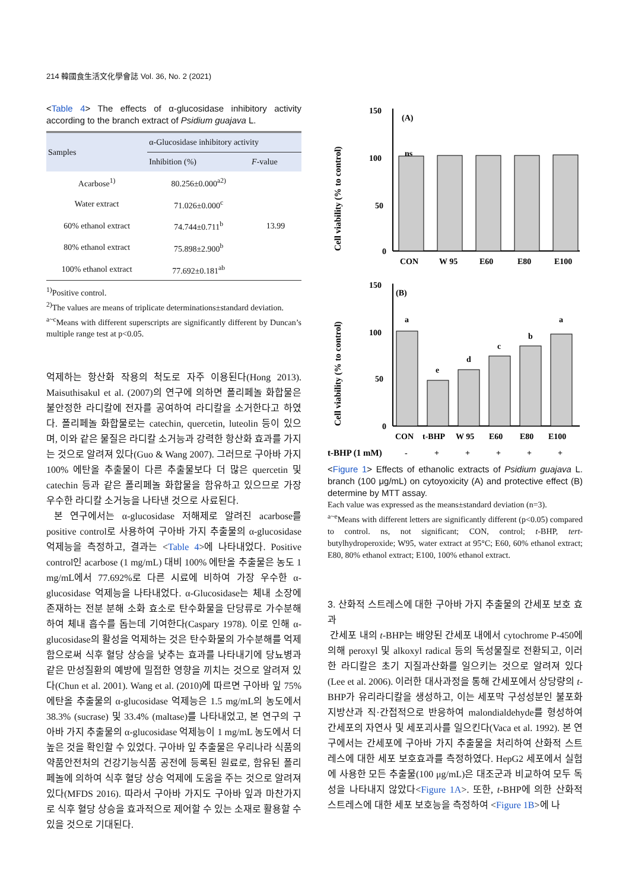214 韓國食生活文化學會誌 Vol. 36, No. 2 (2021)
<Table 4> The effects of α-glucosidase inhibitory activity according to the branch extract of Psidium guajava L.
| Samples | α-Glucosidase inhibitory activity | |
| --- | --- | --- |
| | Inhibition (%) | F -value |
| Acarbose<sup>1)</sup> | 80.256±0.000<sup>a2)</sup> | 13.99 |
| Water extract | 71.026±0.000<sup>c</sup> | |
| 60% ethanol extract | 74.744±0.711<sup>b</sup> | |
| 80% ethanol extract | 75.898±2.900<sup>b</sup> | |
| 100% ethanol extract | 77.692±0.181<sup>ab</sup> | |
<sup>1)</sup> Positive control.
<sup>2)</sup> The values are means of triplicate determinations±standard deviation.
<sup>a~c</sup>Means with different superscripts are significantly different by Duncan’s multiple range test at p<0.05.
억제하는 항산화 작용의 척도로 자주 이용된다(Hong 2013). Maisuthisakul et al. (2007)의 연구에 의하면 폴리페놀 화합물은 불안정한 라디칼에 전자를 공여하여 라디칼을 소거한다고 하였다. 폴리페놀 화합물로는 catechin, quercetin, luteolin 등이 있으며, 이와 같은 물질은 라디칼 소거능과 강력한 항산화 효과를 가지는 것으로 알려져 있다(Guo & Wang 2007). 그러므로 구아바 가지 100% 에탄올 추출물이 다른 추출물보다 더 많은 quercetin 및 catechin 등과 같은 폴리페놀 화합물을 함유하고 있으므로 가장 우수한 라디칼 소거능을 나타낸 것으로 사료된다.
본 연구에서는 α-glucosidase 저해제로 알려진 acarbose를 positive control로 사용하여 구아바 가지 추출물의 α-glucosidase 억제능을 측정하고, 결과는 <Table 4>에 나타내었다. Positive control인 acarbose (1 mg/mL) 대비 100% 에탄올 추출물은 농도 1 mg/mL에서 77.692%로 다른 시료에 비하여 가장 우수한 α-glucosidase 억제능을 나타내었다. α-Glucosidase는 체내 소장에 존재하는 전분 분해 소화 효소로 탄수화물을 단당류로 가수분해하여 체내 흡수를 돕는데 기여한다(Caspary 1978). 이로 인해 α-glucosidase의 활성을 억제하는 것은 탄수화물의 가수분해를 억제함으로써 식후 혈당 상승을 낮추는 효과를 나타내기에 당뇨병과 같은 만성질환의 예방에 밀접한 영향을 끼치는 것으로 알려져 있다(Chun et al. 2001). Wang et al. (2010)에 따르면 구아바 잎 75% 에탄올 추출물의 α-glucosidase 억제능은 1.5 mg/mL의 농도에서 38.3% (sucrase) 및 33.4% (maltase)를 나타내었고, 본 연구의 구아바 가지 추출물의 α-glucosidase 억제능이 1 mg/mL 농도에서 더 높은 것을 확인할 수 있었다. 구아바 잎 추출물은 우리나라 식품의약품안전처의 건강기능식품 공전에 등록된 원료로, 함유된 폴리페놀에 의하여 식후 혈당 상승 억제에 도움을 주는 것으로 알려져 있다(MFDS 2016). 따라서 구아바 가지도 구아바 잎과 마찬가지로 식후 혈당 상승을 효과적으로 제어할 수 있는 소재로 활용할 수 있을 것으로 기대된다.
Cell viability (% to control)
150
100
50
0
(A)
ns
CON
W 95
E60
E80
E100
Cell viability (% to control)
150
100
50
0
(B)
a
e
d
c
b
a
CON
t-BHP
W 95
E60
E80
E100
t-BHP (1 mM)
-
+
+
+
+
+
<Figure 1> Effects of ethanolic extracts of Psidium guajava L. branch (100 μg/mL) on cytoyoxicity (A) and protective effect (B) determine by MTT assay.
Each value was expressed as the means±standard deviation (n=3).
<sup>a~e</sup>Means with different letters are significantly different (p<0.05) compared to control. ns, not significant; CON, control; t-BHP, tert-butylhydroperoxide; W95, water extract at 95°C; E60, 60% ethanol extract; E80, 80% ethanol extract; E100, 100% ethanol extract.
3. 산화적 스트레스에 대한 구아바 가지 추출물의 간세포 보호 효과
간세포 내의 t-BHP는 배양된 간세포 내에서 cytochrome P-450에 의해 peroxyl 및 alkoxyl radical 등의 독성물질로 전환되고, 이러한 라디칼은 초기 지질과산화를 일으키는 것으로 알려져 있다(Lee et al. 2006). 이러한 대사과정을 통해 간세포에서 상당량의 t-BHP가 유리라디칼을 생성하고, 이는 세포막 구성성분인 불포화 지방산과 직·간접적으로 반응하여 malondialdehyde를 형성하여 간세포의 자연사 및 세포괴사를 일으킨다(Vaca et al. 1992). 본 연구에서는 간세포에 구아바 가지 추출물을 처리하여 산화적 스트레스에 대한 세포 보호효과를 측정하였다. HepG2 세포에서 실험에 사용한 모든 추출물(100 μg/mL)은 대조군과 비교하여 모두 독성을 나타내지 않았다<Figure 1A>. 또한, t-BHP에 의한 산화적 스트레스에 대한 세포 보호능을 측정하여 <Figure 1B>에 나